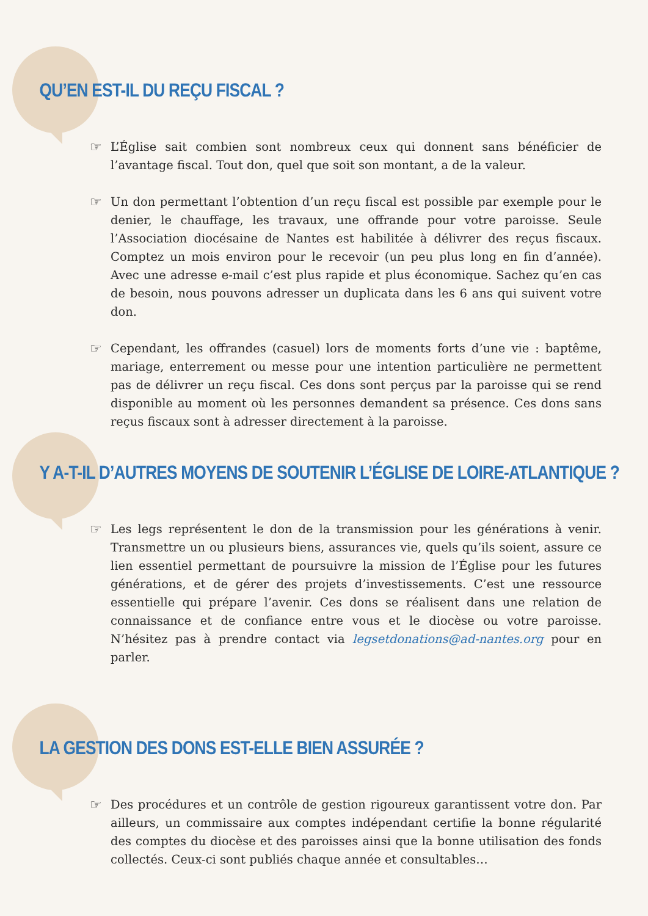QU’EN EST-IL DU REÇU FISCAL ?
☞ L’Église sait combien sont nombreux ceux qui donnent sans bénéficier de l’avantage fiscal. Tout don, quel que soit son montant, a de la valeur.
☞ Un don permettant l’obtention d’un reçu fiscal est possible par exemple pour le denier, le chauffage, les travaux, une offrande pour votre paroisse. Seule l’Association diocésaine de Nantes est habilitée à délivrer des reçus fiscaux. Comptez un mois environ pour le recevoir (un peu plus long en fin d’année). Avec une adresse e-mail c’est plus rapide et plus économique. Sachez qu’en cas de besoin, nous pouvons adresser un duplicata dans les 6 ans qui suivent votre don.
☞ Cependant, les offrandes (casuel) lors de moments forts d’une vie : baptême, mariage, enterrement ou messe pour une intention particulière ne permettent pas de délivrer un reçu fiscal. Ces dons sont perçus par la paroisse qui se rend disponible au moment où les personnes demandent sa présence. Ces dons sans reçus fiscaux sont à adresser directement à la paroisse.
Y A-T-IL D’AUTRES MOYENS DE SOUTENIR L’ÉGLISE DE LOIRE-ATLANTIQUE ?
☞ Les legs représentent le don de la transmission pour les générations à venir. Transmettre un ou plusieurs biens, assurances vie, quels qu’ils soient, assure ce lien essentiel permettant de poursuivre la mission de l’Église pour les futures générations, et de gérer des projets d’investissements. C’est une ressource essentielle qui prépare l’avenir. Ces dons se réalisent dans une relation de connaissance et de confiance entre vous et le diocèse ou votre paroisse. N’hésitez pas à prendre contact via legsetdonations@ad-nantes.org pour en parler.
LA GESTION DES DONS EST-ELLE BIEN ASSURÉE ?
☞ Des procédures et un contrôle de gestion rigoureux garantissent votre don. Par ailleurs, un commissaire aux comptes indépendant certifie la bonne régularité des comptes du diocèse et des paroisses ainsi que la bonne utilisation des fonds collectés. Ceux-ci sont publiés chaque année et consultables…